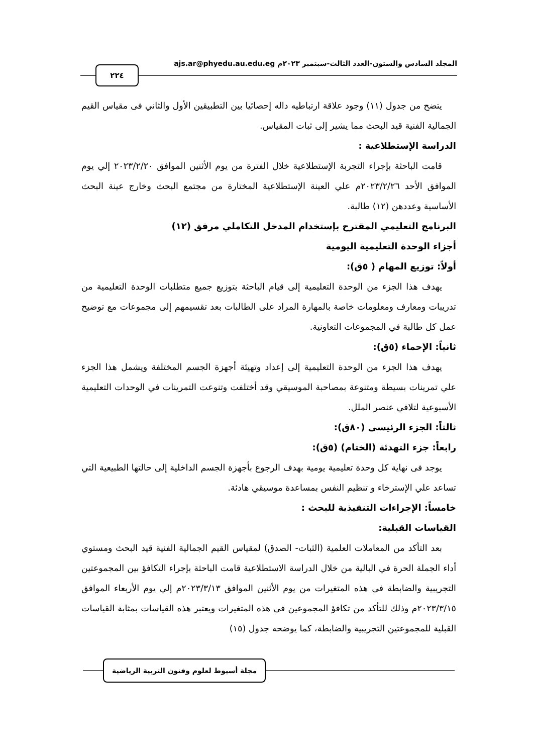المجلد السادس والستون-العدد الثالث-سبتمبر ٢٠٢٣م ajs.ar@phyedu.au.edu.eg ٢٢٤
يتضح من جدول (١١) وجود علاقة ارتباطيه داله إحصائيا بين التطبيقين الأول والثاني فى مقياس القيم الجمالية الفنية قيد البحث مما يشير إلى ثبات المقياس.
الدراسة الإستطلاعية :
قامت الباحثة بإجراء التجربة الإستطلاعية خلال الفترة من يوم الأثنين الموافق ٢٠٢٣/٢/٢٠ إلي يوم الموافق الأحد ٢٠٢٣/٢/٢٦م علي العينة الإستطلاعية المختارة من مجتمع البحث وخارج عينة البحث الأساسية وعددهن (١٢) طالبة.
البرنامج التعليمي المقترح بإستخدام المدخل التكاملي مرفق (١٢)
أجزاء الوحدة التعليمية اليومية
أولاً: توزيع المهام ( ٥ق):
يهدف هذا الجزء من الوحدة التعليمية إلى قيام الباحثة بتوزيع جميع متطلبات الوحدة التعليمية من تدريبات ومعارف ومعلومات خاصة بالمهارة المراد على الطالبات بعد تقسيمهم إلى مجموعات مع توضيح عمل كل طالبة في المجموعات التعاونية.
ثانياً: الإحماء (٥ق):
يهدف هذا الجزء من الوحدة التعليمية إلى إعداد وتهيئة أجهزة الجسم المختلفة ويشمل هذا الجزء علي تمرينات بسيطة ومتنوعة بمصاحبة الموسيقي وقد أختلفت وتنوعت التمرينات في الوحدات التعليمية الأسبوعية لتلافي عنصر الملل.
ثالثاً: الجزء الرئيسى (٨٠ق):
رابعاً: جزء التهدئة (الختام) (٥ق):
يوجد فى نهاية كل وحدة تعليمية يومية بهدف الرجوع بأجهزة الجسم الداخلية إلى حالتها الطبيعية التي تساعد علي الإسترخاء و تنظيم النفس بمساعدة موسيقي هادئة.
خامساً: الإجراءات التنفيذية للبحث :
القياسات القبلية:
بعد التأكد من المعاملات العلمية (الثبات- الصدق) لمقياس القيم الجمالية الفنية قيد البحث ومستوي أداء الجملة الحرة في البالية من خلال الدراسة الاستطلاعية قامت الباحثة بإجراء التكافؤ بين المجموعتين التجريبية والضابطة فى هذه المتغيرات من يوم الأثنين الموافق ٢٠٢٣/٣/١٣م إلي يوم الأربعاء الموافق ٢٠٢٣/٣/١٥م وذلك للتأكد من تكافؤ المجموعين فى هذه المتغيرات ويعتبر هذه القياسات بمثابة القياسات القبلية للمجموعتين التجريبية والضابطة، كما يوضحه جدول (١٥)
مجلة أسيوط لعلوم وفنون التربية الرياضية